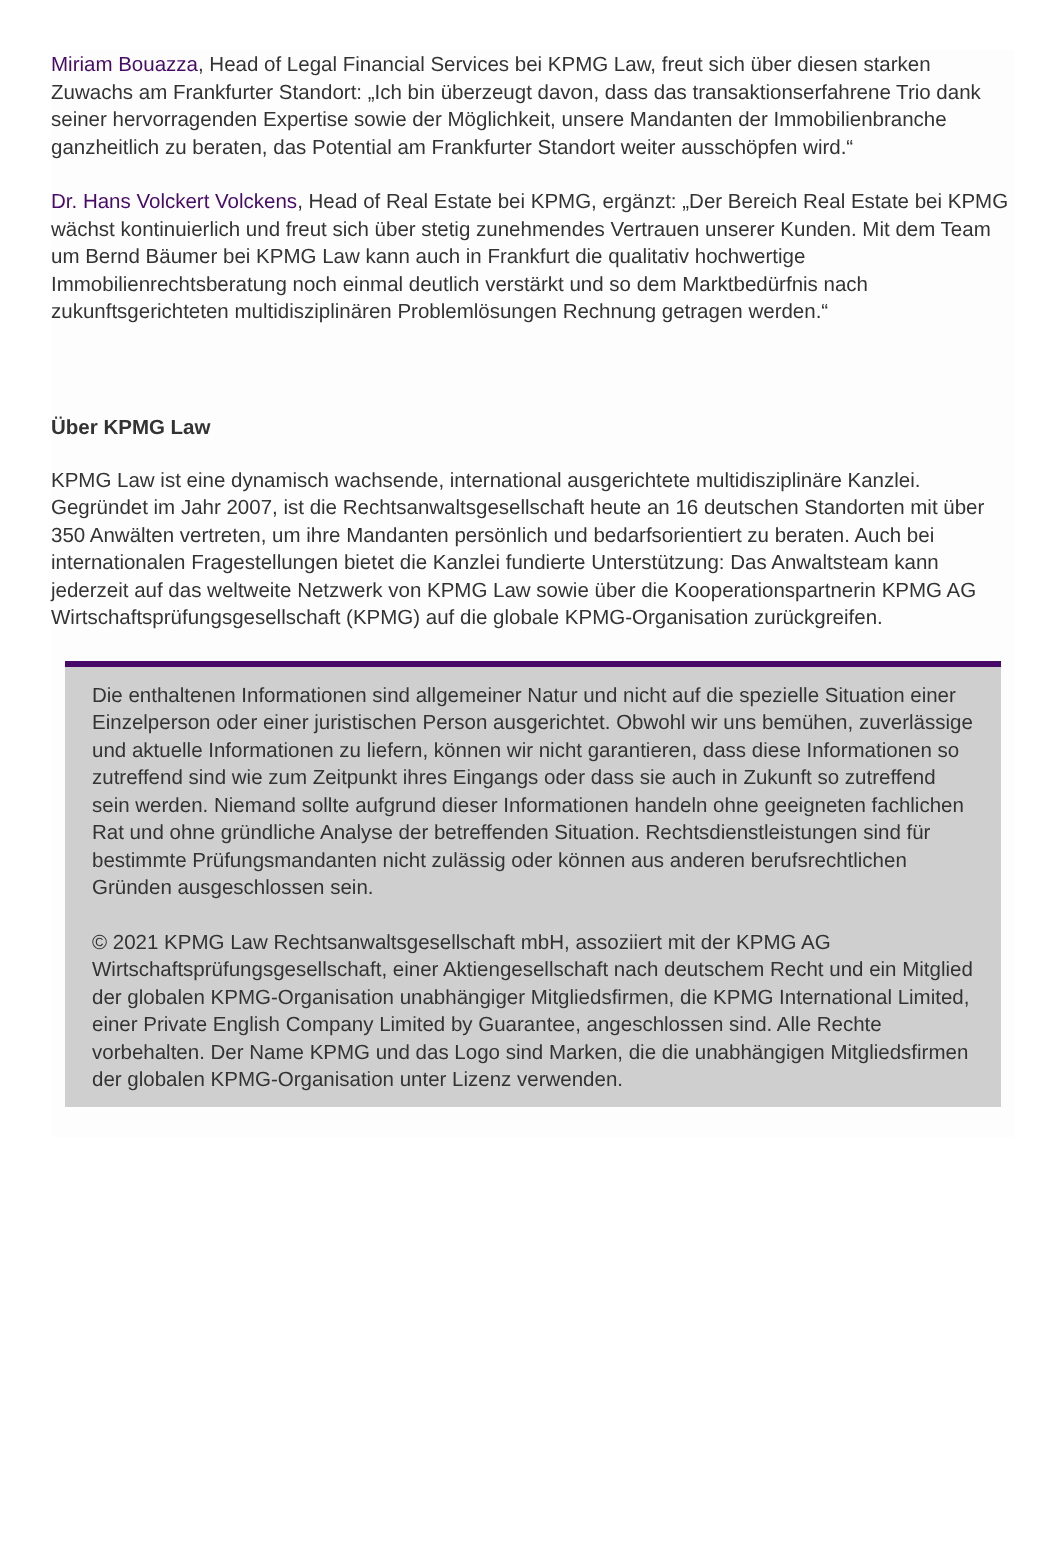Miriam Bouazza, Head of Legal Financial Services bei KPMG Law, freut sich über diesen starken Zuwachs am Frankfurter Standort: „Ich bin überzeugt davon, dass das transaktionserfahrene Trio dank seiner hervorragenden Expertise sowie der Möglichkeit, unsere Mandanten der Immobilienbranche ganzheitlich zu beraten, das Potential am Frankfurter Standort weiter ausschöpfen wird.“
Dr. Hans Volckert Volckens, Head of Real Estate bei KPMG, ergänzt: „Der Bereich Real Estate bei KPMG wächst kontinuierlich und freut sich über stetig zunehmendes Vertrauen unserer Kunden. Mit dem Team um Bernd Bäumer bei KPMG Law kann auch in Frankfurt die qualitativ hochwertige Immobilienrechtsberatung noch einmal deutlich verstärkt und so dem Marktbedürfnis nach zukunftsgerichteten multidisziplinären Problemlösungen Rechnung getragen werden.“
Über KPMG Law
KPMG Law ist eine dynamisch wachsende, international ausgerichtete multidisziplinäre Kanzlei. Gegründet im Jahr 2007, ist die Rechtsanwaltsgesellschaft heute an 16 deutschen Standorten mit über 350 Anwälten vertreten, um ihre Mandanten persönlich und bedarfsorientiert zu beraten. Auch bei internationalen Fragestellungen bietet die Kanzlei fundierte Unterstützung: Das Anwaltsteam kann jederzeit auf das weltweite Netzwerk von KPMG Law sowie über die Kooperationspartnerin KPMG AG Wirtschaftsprüfungsgesellschaft (KPMG) auf die globale KPMG-Organisation zurückgreifen.
Die enthaltenen Informationen sind allgemeiner Natur und nicht auf die spezielle Situation einer Einzelperson oder einer juristischen Person ausgerichtet. Obwohl wir uns bemühen, zuverlässige und aktuelle Informationen zu liefern, können wir nicht garantieren, dass diese Informationen so zutreffend sind wie zum Zeitpunkt ihres Eingangs oder dass sie auch in Zukunft so zutreffend sein werden. Niemand sollte aufgrund dieser Informationen handeln ohne geeigneten fachlichen Rat und ohne gründliche Analyse der betreffenden Situation. Rechtsdienstleistungen sind für bestimmte Prüfungsmandanten nicht zulässig oder können aus anderen berufsrechtlichen Gründen ausgeschlossen sein.
© 2021 KPMG Law Rechtsanwaltsgesellschaft mbH, assoziiert mit der KPMG AG Wirtschaftsprüfungsgesellschaft, einer Aktiengesellschaft nach deutschem Recht und ein Mitglied der globalen KPMG-Organisation unabhängiger Mitgliedsfirmen, die KPMG International Limited, einer Private English Company Limited by Guarantee, angeschlossen sind. Alle Rechte vorbehalten. Der Name KPMG und das Logo sind Marken, die die unabhängigen Mitgliedsfirmen der globalen KPMG-Organisation unter Lizenz verwenden.